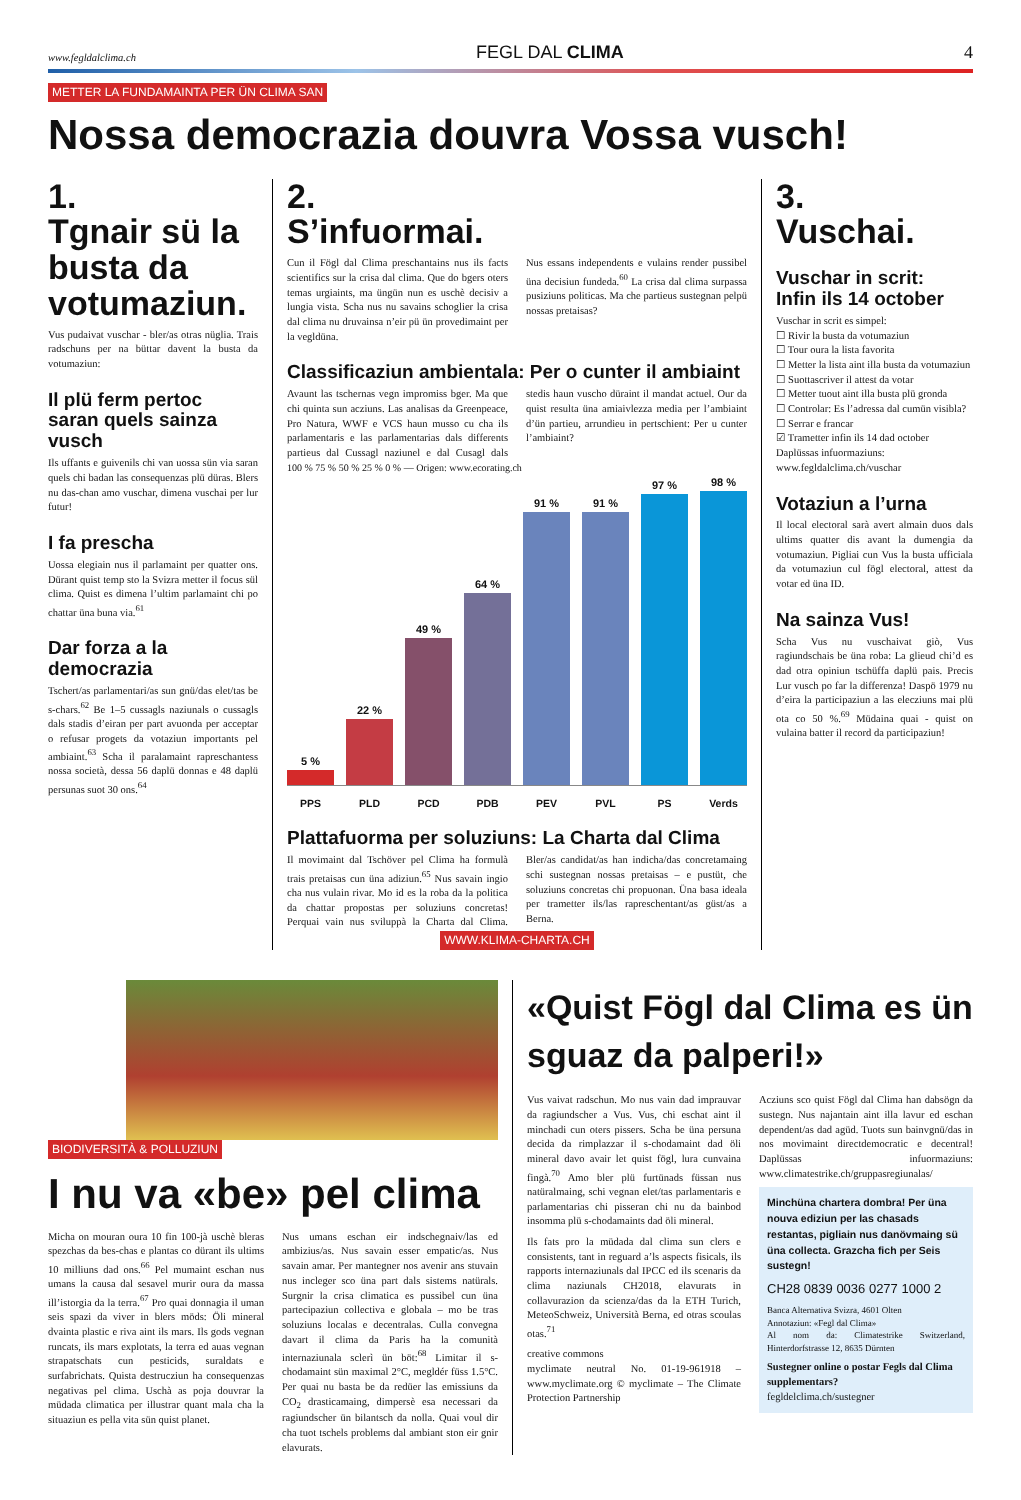www.fegldalclima.ch FEGL DAL CLIMA 4
METTER LA FUNDAMAINTA PER ÜN CLIMA SAN
Nossa democrazia douvra Vossa vusch!
1.
Tgnair sü la busta da votumaziun.
Vus pudaivat vuschar - bler/as otras nüglia. Trais radschuns per na büttar davent la busta da votumaziun:
Il plü ferm pertoc saran quels sainza vusch
Ils uffants e guivenils chi van uossa sün via saran quels chi badan las consequenzas plü düras. Blers nu das-chan amo vuschar, dimena vuschai per lur futur!
I fa prescha
Uossa elegiain nus il parlamaint per quatter ons. Dürant quist temp sto la Svizra metter il focus sül clima. Quist es dimena l’ultim parlamaint chi po chattar üna buna via.<sup>61</sup>
Dar forza a la democrazia
Tschert/as parlamentari/as sun gnü/das elet/tas be s-chars.<sup>62</sup> Be 1–5 cussagls naziunals o cussagls dals stadis d’eiran per part avuonda per acceptar o refusar progets da votaziun importants pel ambiaint.<sup>63</sup> Scha il paralamaint rapreschantess nossa società, dessa 56 daplü donnas e 48 daplü persunas suot 30 ons.<sup>64</sup>
2.
S’infuormai.
Cun il Fögl dal Clima preschantains nus ils facts scientifics sur la crisa dal clima. Que do bgers oters temas urgiaints, ma üngün nun es uschè decisiv a lungia vista. Scha nus nu savains schoglier la crisa dal clima nu druvainsa n’eir pü ün provedimaint per la vegldüna.
Nus essans independents e vulains render pussibel üna decisiun fundeda.<sup>60</sup> La crisa dal clima surpassa pusiziuns politicas. Ma che partieus sustegnan pelpü nossas pretaisas?
Classificaziun ambientala: Per o cunter il ambiaint
Avaunt las tschernas vegn impromiss bger. Ma que chi quinta sun acziuns. Las analisas da Greenpeace, Pro Natura, WWF e VCS haun musso cu cha ils parlamentaris e las parlamentarias dals differents partieus dal Cussagl naziunel e dal Cusagl dals stedis haun vuscho düraint il mandat actuel. Our da quist resulta üna amiaivlezza media per l’ambiaint d’ün partieu, arrundieu in pertschient: Per u cunter l’ambiaint?
100 % 75 % 50 % 25 % 0 % — Origen: www.ecorating.ch
5 %
22 %
49 %
64 %
91 %
91 %
97 %
98 %
PPS PLD PCD PDB PEV PVL PS Verds
Plattafuorma per soluziuns: La Charta dal Clima
Il movimaint dal Tschöver pel Clima ha formulà trais pretaisas cun üna adiziun.<sup>65</sup> Nus savain ingio cha nus vulain rivar. Mo id es la roba da la politica da chattar propostas per soluziuns concretas! Perquai vain nus sviluppà la Charta dal Clima. Bler/as candidat/as han indicha/das concretamaing schi sustegnan nossas pretaisas – e pustüt, che soluziuns concretas chi propuonan. Üna basa ideala per trametter ils/las rapreschentant/as güst/as a Berna.
WWW.KLIMA-CHARTA.CH
3.
Vuschai.
Vuschar in scrit:
Infin ils 14 october
Vuschar in scrit es simpel:
☐ Rivir la busta da votumaziun
☐ Tour oura la lista favorita
☐ Metter la lista aint illa busta da votumaziun
☐ Suottascriver il attest da votar
☐ Metter tuout aint illa busta plü gronda
☐ Controlar: Es l’adressa dal cumün visibla?
☐ Serrar e francar
☑ Trametter infin ils 14 dad october
Daplüssas infuormaziuns:
www.fegldalclima.ch/vuschar
Votaziun a l’urna
Il local electoral sarà avert almain duos dals ultims quatter dis avant la dumengia da votumaziun. Pigliai cun Vus la busta ufficiala da votumaziun cul fögl electoral, attest da votar ed üna ID.
Na sainza Vus!
Scha Vus nu vuschaivat giò, Vus ragiundschais be üna roba: La glieud chi’d es dad otra opiniun tschüffa daplü pais. Precis Lur vusch po far la differenza! Daspö 1979 nu d’eira la participaziun a las elecziuns mai plü ota co 50 %.<sup>69</sup> Müdaina quai - quist on vulaina batter il record da participaziun!
BIODIVERSITÀ & POLLUZIUN
I nu va «be» pel clima
Micha on mouran oura 10 fin 100-jà uschè bleras spezchas da bes-chas e plantas co dürant ils ultims 10 milliuns dad ons.<sup>66</sup> Pel mumaint eschan nus umans la causa dal sesavel murir oura da massa ill’istorgia da la terra.<sup>67</sup> Pro quai donnagia il uman seis spazi da viver in blers möds: Öli mineral dvainta plastic e riva aint ils mars. Ils gods vegnan runcats, ils mars explotats, la terra ed auas vegnan strapatschats cun pesticids, suraldats e surfabrichats. Quista destrucziun ha consequenzas negativas pel clima. Uschà as poja douvrar la müdada climatica per illustrar quant mala cha la situaziun es pella vita sün quist planet.
Nus umans eschan eir indschegnaiv/las ed ambizius/as. Nus savain esser empatic/as. Nus savain amar. Per mantegner nos avenir ans stuvain nus incleger sco üna part dals sistems natürals. Surgnir la crisa climatica es pussibel cun üna partecipaziun collectiva e globala – mo be tras soluziuns localas e decentralas. Culla convegna davart il clima da Paris ha la comunità internaziunala sclerì ün böt:<sup>68</sup> Limitar il s-chodamaint sün maximal 2°C, megldér füss 1.5°C. Per quai nu basta be da redüer las emissiuns da CO<sub>2</sub> drasticamaing, dimpersè esa necessari da ragiundscher ün bilantsch da nolla. Quai voul dir cha tuot tschels problems dal ambiant ston eir gnir elavurats.
«Quist Fögl dal Clima es ün sguaz da palperi!»
Vus vaivat radschun. Mo nus vain dad imprauvar da ragiundscher a Vus. Vus, chi eschat aint il minchadi cun oters pissers. Scha be üna persuna decida da rimplazzar il s-chodamaint dad öli mineral davo avair let quist fögl, lura cunvaina fingà.<sup>70</sup> Amo bler plü furtünads füssan nus natüralmaing, schi vegnan elet/tas parlamentaris e parlamentarias chi pisseran chi nu da bainbod insomma plü s-chodamaints dad öli mineral.
Ils fats pro la müdada dal clima sun clers e consistents, tant in reguard a’ls aspects fisicals, ils rapports internaziunals dal IPCC ed ils scenaris da clima naziunals CH2018, elavurats in collavurazion da scienza/das da la ETH Turich, MeteoSchweiz, Università Berna, ed otras scoulas otas.<sup>71</sup>
creative commons
myclimate neutral No. 01-19-961918 – www.myclimate.org © myclimate – The Climate Protection Partnership
Acziuns sco quist Fögl dal Clima han dabsögn da sustegn. Nus najantain aint illa lavur ed eschan dependent/as dad agüd. Tuots sun bainvgnü/das in nos movimaint directdemocratic e decentral! Daplüssas infuormaziuns: www.climatestrike.ch/gruppasregiunalas/
Minchüna chartera dombra! Per üna nouva ediziun per las chasads restantas, pigliain nus danövmaing sü üna collecta. Grazcha fich per Seis sustegn!
CH28 0839 0036 0277 1000 2
Banca Alternativa Svizra, 4601 Olten
Annotaziun: «Fegl dal Clima»
Al nom da: Climatestrike Switzerland, Hinterdorfstrasse 12, 8635 Dürnten
Sustegner online o postar Fegls dal Clima supplementars?
fegldelclima.ch/sustegner